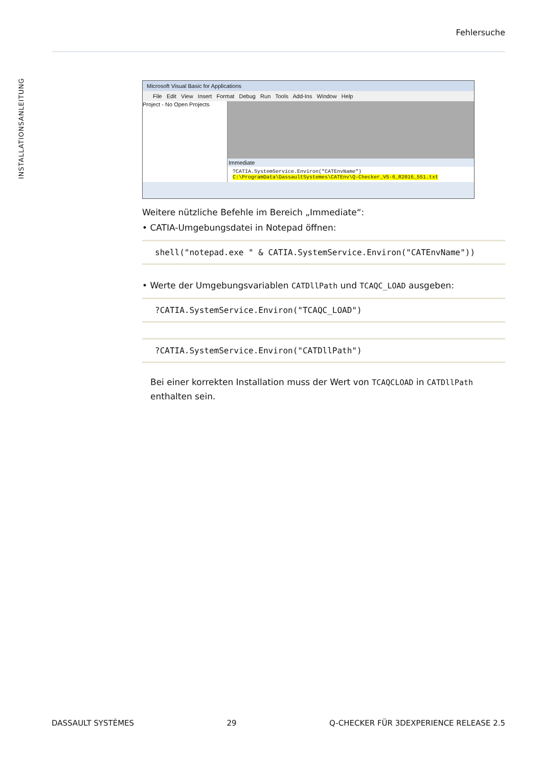Fehlersuche
INSTALLATIONSANLEITUNG
Microsoft Visual Basic for Applications
File Edit View Insert Format Debug Run Tools Add-Ins Window Help
Project - No Open Projects
Immediate
?CATIA.SystemService.Environ("CATEnvName")
C:\ProgramData\DassaultSystemes\CATEnv\Q-Checker_V5-6_R2016_551.txt
Weitere nützliche Befehle im Bereich „Immediate“:
• CATIA-Umgebungsdatei in Notepad öffnen:
shell("notepad.exe " & CATIA.SystemService.Environ("CATEnvName"))
• Werte der Umgebungsvariablen CATDllPath und TCAQC_LOAD ausgeben:
?CATIA.SystemService.Environ("TCAQC_LOAD")
?CATIA.SystemService.Environ("CATDllPath")
Bei einer korrekten Installation muss der Wert von TCAQCLOAD in CATDllPath enthalten sein.
DASSAULT SYSTÈMES 29 Q-CHECKER FÜR 3DEXPERIENCE RELEASE 2.5